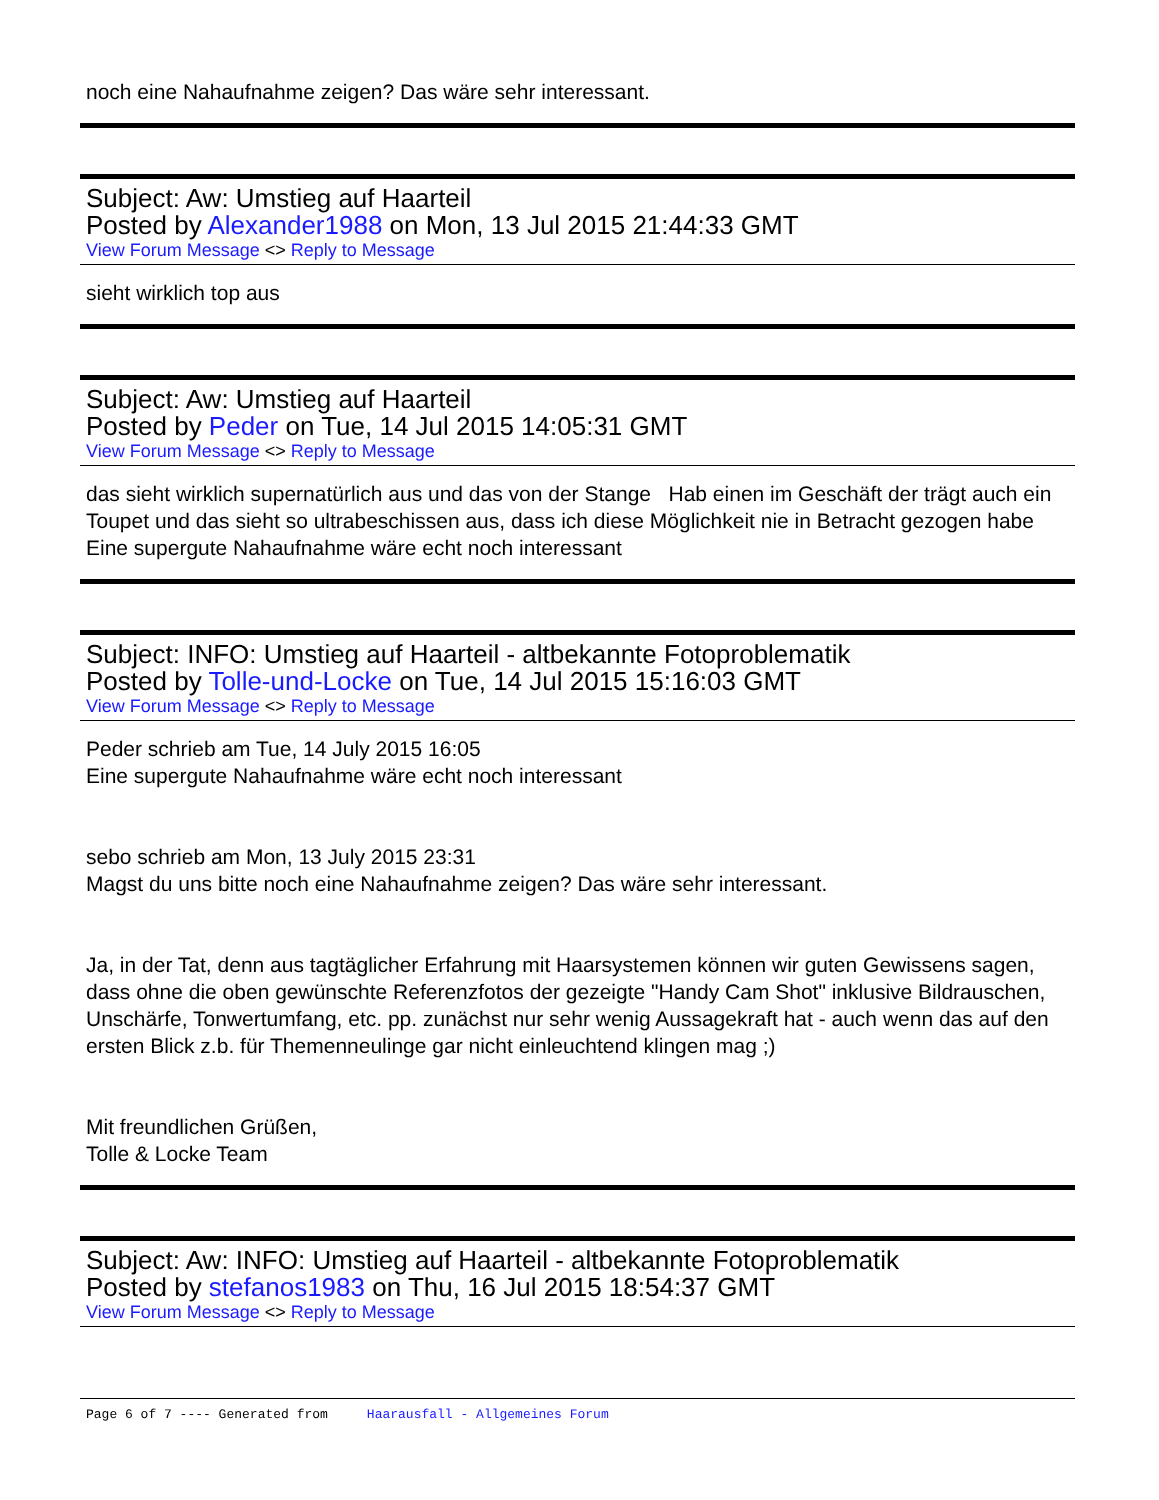noch eine Nahaufnahme zeigen? Das wäre sehr interessant.
Subject: Aw: Umstieg auf Haarteil
Posted by Alexander1988 on Mon, 13 Jul 2015 21:44:33 GMT
View Forum Message <> Reply to Message
sieht wirklich top aus
Subject: Aw: Umstieg auf Haarteil
Posted by Peder on Tue, 14 Jul 2015 14:05:31 GMT
View Forum Message <> Reply to Message
das sieht wirklich supernatürlich aus und das von der Stange Hab einen im Geschäft der trägt auch ein Toupet und das sieht so ultrabeschissen aus, dass ich diese Möglichkeit nie in Betracht gezogen habe
Eine supergute Nahaufnahme wäre echt noch interessant
Subject: INFO: Umstieg auf Haarteil - altbekannte Fotoproblematik
Posted by Tolle-und-Locke on Tue, 14 Jul 2015 15:16:03 GMT
View Forum Message <> Reply to Message
Peder schrieb am Tue, 14 July 2015 16:05
Eine supergute Nahaufnahme wäre echt noch interessant
sebo schrieb am Mon, 13 July 2015 23:31
Magst du uns bitte noch eine Nahaufnahme zeigen? Das wäre sehr interessant.
Ja, in der Tat, denn aus tagtäglicher Erfahrung mit Haarsystemen können wir guten Gewissens sagen, dass ohne die oben gewünschte Referenzfotos der gezeigte "Handy Cam Shot" inklusive Bildrauschen, Unschärfe, Tonwertumfang, etc. pp. zunächst nur sehr wenig Aussagekraft hat - auch wenn das auf den ersten Blick z.b. für Themenneulinge gar nicht einleuchtend klingen mag ;)
Mit freundlichen Grüßen,
Tolle & Locke Team
Subject: Aw: INFO: Umstieg auf Haarteil - altbekannte Fotoproblematik
Posted by stefanos1983 on Thu, 16 Jul 2015 18:54:37 GMT
View Forum Message <> Reply to Message
Page 6 of 7 ---- Generated from Haarausfall - Allgemeines Forum